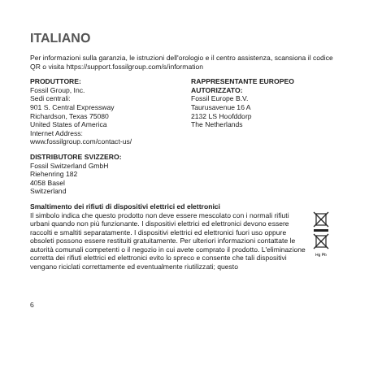ITALIANO
Per informazioni sulla garanzia, le istruzioni dell'orologio e il centro assistenza, scansiona il codice QR o visita https://support.fossilgroup.com/s/information
PRODUTTORE:
Fossil Group, Inc.
Sedi centrali:
901 S. Central Expressway
Richardson, Texas 75080
United States of America
Internet Address:
www.fossilgroup.com/contact-us/
RAPPRESENTANTE EUROPEO AUTORIZZATO:
Fossil Europe B.V.
Taurusavenue 16 A
2132 LS Hoofddorp
The Netherlands
DISTRIBUTORE SVIZZERO:
Fossil Switzerland GmbH
Riehenring 182
4058 Basel
Switzerland
Smaltimento dei rifiuti di dispositivi elettrici ed elettronici
Il simbolo indica che questo prodotto non deve essere mescolato con i normali rifiuti urbani quando non più funzionante. I dispositivi elettrici ed elettronici devono essere raccolti e smaltiti separatamente. I dispositivi elettrici ed elettronici fuori uso oppure obsoleti possono essere restituiti gratuitamente. Per ulteriori informazioni contattate le autorità comunali competenti o il negozio in cui avete comprato il prodotto. L'eliminazione corretta dei rifiuti elettrici ed elettronici evito lo spreco e consente che tali dispositivi vengano riciclati correttamente ed eventualmente riutilizzati; questo
Hg Pb
6